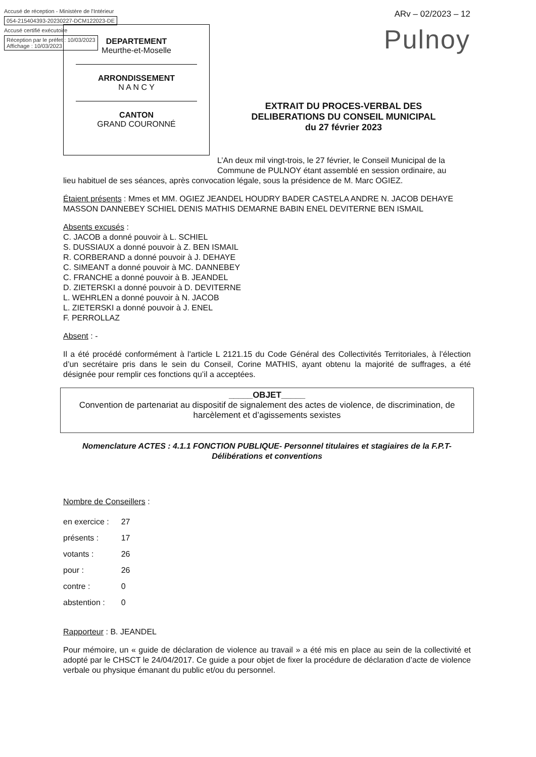Accusé de réception - Ministère de l'Intérieur
054-215404393-20230227-DCM122023-DE
Accusé certifié exécutoire
Réception par le préfet : 10/03/2023
Affichage : 10/03/2023
ARv – 02/2023 – 12
Pulnoy
DEPARTEMENT
Meurthe-et-Moselle
ARRONDISSEMENT
N A N C Y
CANTON
GRAND COURONNÉ
EXTRAIT DU PROCES-VERBAL DES DELIBERATIONS DU CONSEIL MUNICIPAL
du 27 février 2023
L’An deux mil vingt-trois, le 27 février, le Conseil Municipal de la Commune de PULNOY étant assemblé en session ordinaire, au
lieu habituel de ses séances, après convocation légale, sous la présidence de M. Marc OGIEZ.
Étaient présents : Mmes et MM. OGIEZ JEANDEL HOUDRY BADER CASTELA ANDRE N. JACOB DEHAYE MASSON DANNEBEY SCHIEL DENIS MATHIS DEMARNE BABIN ENEL DEVITERNE BEN ISMAIL
Absents excusés :
C. JACOB a donné pouvoir à L. SCHIEL
S. DUSSIAUX a donné pouvoir à Z. BEN ISMAIL
R. CORBERAND a donné pouvoir à J. DEHAYE
C. SIMEANT a donné pouvoir à MC. DANNEBEY
C. FRANCHE a donné pouvoir à B. JEANDEL
D. ZIETERSKI a donné pouvoir à D. DEVITERNE
L. WEHRLEN a donné pouvoir à N. JACOB
L. ZIETERSKI a donné pouvoir à J. ENEL
F. PERROLLAZ
Absent : -
Il a été procédé conformément à l'article L 2121.15 du Code Général des Collectivités Territoriales, à l’élection d’un secrétaire pris dans le sein du Conseil, Corine MATHIS, ayant obtenu la majorité de suffrages, a été désignée pour remplir ces fonctions qu’il a acceptées.
_____OBJET_____
Convention de partenariat au dispositif de signalement des actes de violence, de discrimination, de harcèlement et d’agissements sexistes
Nomenclature ACTES : 4.1.1 FONCTION PUBLIQUE- Personnel titulaires et stagiaires de la F.P.T- Délibérations et conventions
Nombre de Conseillers :
| en exercice : | 27 |
| présents : | 17 |
| votants : | 26 |
| pour : | 26 |
| contre : | 0 |
| abstention : | 0 |
Rapporteur : B. JEANDEL
Pour mémoire, un « guide de déclaration de violence au travail » a été mis en place au sein de la collectivité et adopté par le CHSCT le 24/04/2017. Ce guide a pour objet de fixer la procédure de déclaration d’acte de violence verbale ou physique émanant du public et/ou du personnel.